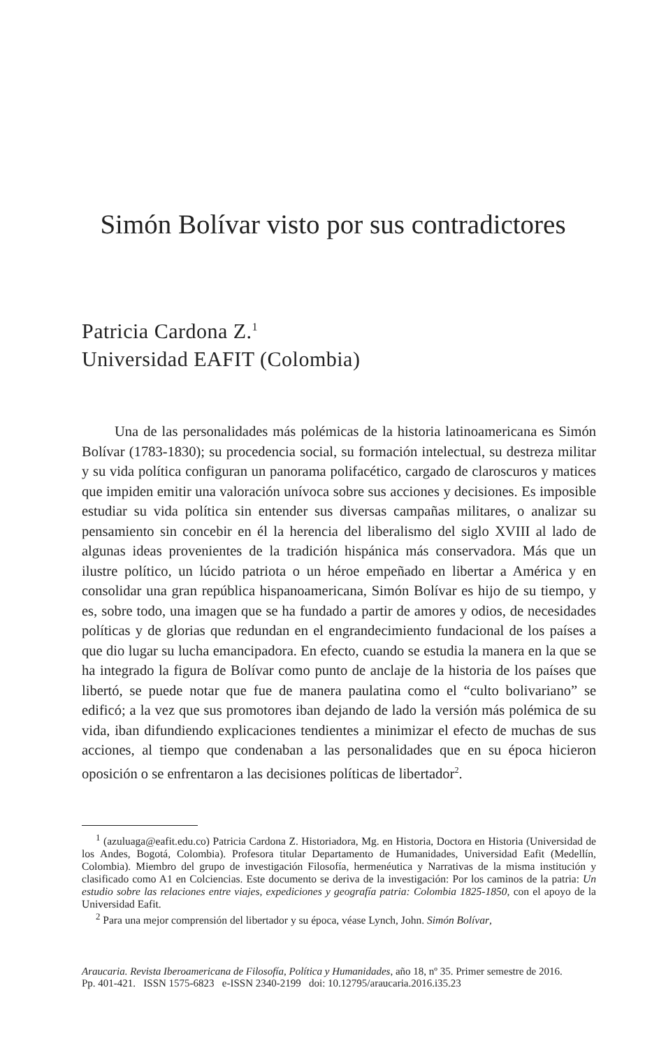Simón Bolívar visto por sus contradictores
Patricia Cardona Z.<sup>1</sup>
Universidad EAFIT (Colombia)
Una de las personalidades más polémicas de la historia latinoamericana es Simón Bolívar (1783-1830); su procedencia social, su formación intelectual, su destreza militar y su vida política configuran un panorama polifacético, cargado de claroscuros y matices que impiden emitir una valoración unívoca sobre sus acciones y decisiones. Es imposible estudiar su vida política sin entender sus diversas campañas militares, o analizar su pensamiento sin concebir en él la herencia del liberalismo del siglo XVIII al lado de algunas ideas provenientes de la tradición hispánica más conservadora. Más que un ilustre político, un lúcido patriota o un héroe empeñado en libertar a América y en consolidar una gran república hispanoamericana, Simón Bolívar es hijo de su tiempo, y es, sobre todo, una imagen que se ha fundado a partir de amores y odios, de necesidades políticas y de glorias que redundan en el engrandecimiento fundacional de los países a que dio lugar su lucha emancipadora. En efecto, cuando se estudia la manera en la que se ha integrado la figura de Bolívar como punto de anclaje de la historia de los países que libertó, se puede notar que fue de manera paulatina como el “culto bolivariano” se edificó; a la vez que sus promotores iban dejando de lado la versión más polémica de su vida, iban difundiendo explicaciones tendientes a minimizar el efecto de muchas de sus acciones, al tiempo que condenaban a las personalidades que en su época hicieron oposición o se enfrentaron a las decisiones políticas de libertador<sup>2</sup>.
<sup>1</sup> (azuluaga@eafit.edu.co) Patricia Cardona Z. Historiadora, Mg. en Historia, Doctora en Historia (Universidad de los Andes, Bogotá, Colombia). Profesora titular Departamento de Humanidades, Universidad Eafit (Medellín, Colombia). Miembro del grupo de investigación Filosofía, hermenéutica y Narrativas de la misma institución y clasificado como A1 en Colciencias. Este documento se deriva de la investigación: Por los caminos de la patria: Un estudio sobre las relaciones entre viajes, expediciones y geografía patria: Colombia 1825-1850, con el apoyo de la Universidad Eafit.
<sup>2</sup> Para una mejor comprensión del libertador y su época, véase Lynch, John. Simón Bolívar,
Araucaria. Revista Iberoamericana de Filosofía, Política y Humanidades, año 18, nº 35. Primer semestre de 2016.
Pp. 401-421. ISSN 1575-6823 e-ISSN 2340-2199 doi: 10.12795/araucaria.2016.i35.23